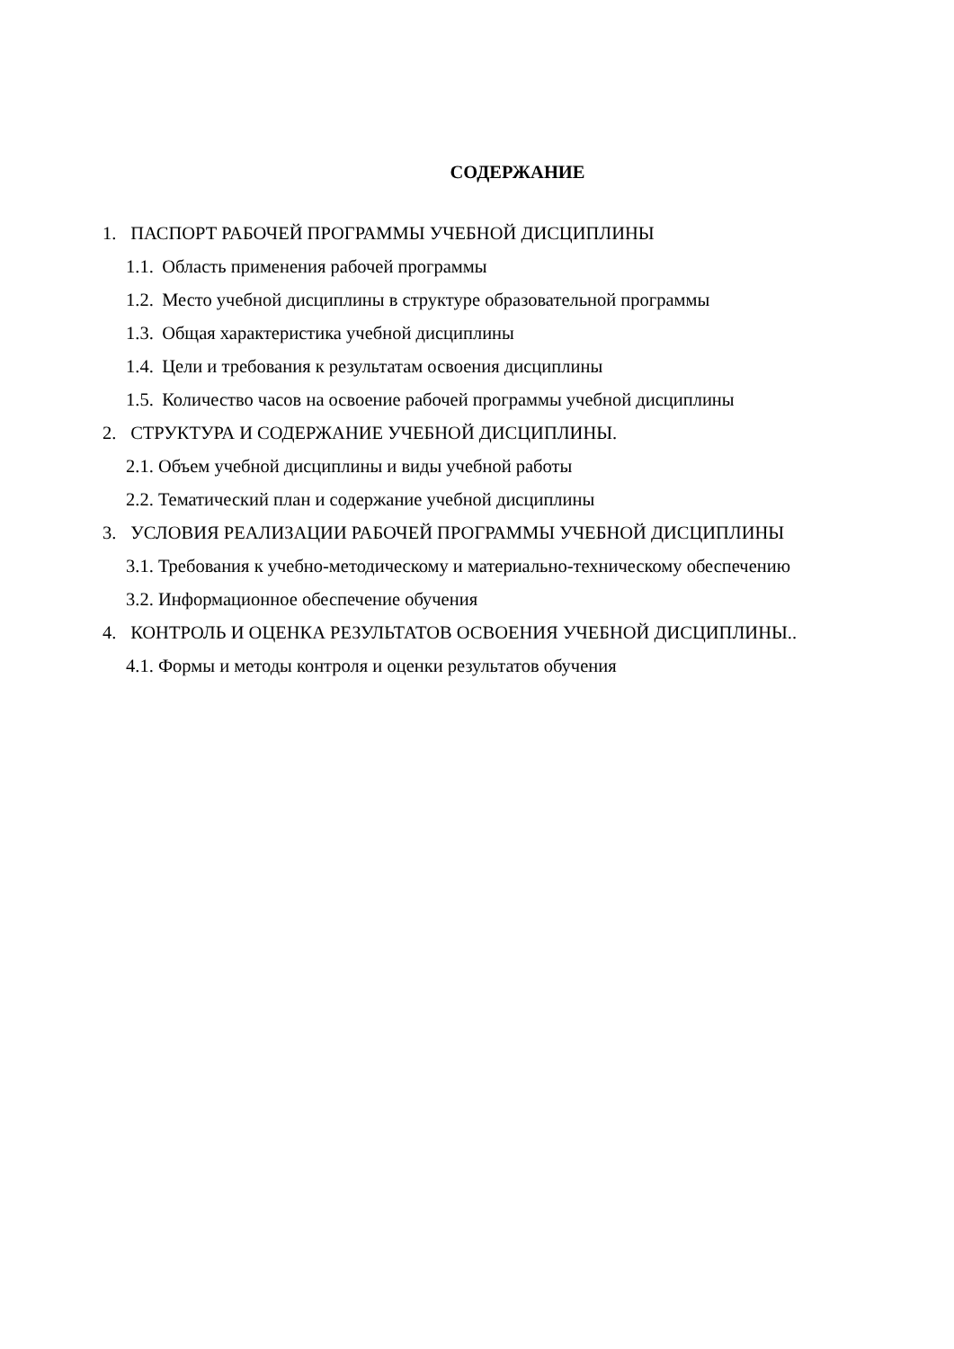СОДЕРЖАНИЕ
1. ПАСПОРТ РАБОЧЕЙ ПРОГРАММЫ УЧЕБНОЙ ДИСЦИПЛИНЫ
1.1. Область применения рабочей программы
1.2. Место учебной дисциплины в структуре образовательной программы
1.3. Общая характеристика учебной дисциплины
1.4. Цели и требования к результатам освоения дисциплины
1.5. Количество часов на освоение рабочей программы учебной дисциплины
2. СТРУКТУРА И СОДЕРЖАНИЕ УЧЕБНОЙ ДИСЦИПЛИНЫ.
2.1. Объем учебной дисциплины и виды учебной работы
2.2. Тематический план и содержание учебной дисциплины
3. УСЛОВИЯ РЕАЛИЗАЦИИ РАБОЧЕЙ ПРОГРАММЫ УЧЕБНОЙ ДИСЦИПЛИНЫ
3.1. Требования к учебно-методическому и материально-техническому обеспечению
3.2. Информационное обеспечение обучения
4. КОНТРОЛЬ И ОЦЕНКА РЕЗУЛЬТАТОВ ОСВОЕНИЯ УЧЕБНОЙ ДИСЦИПЛИНЫ..
4.1. Формы и методы контроля и оценки результатов обучения